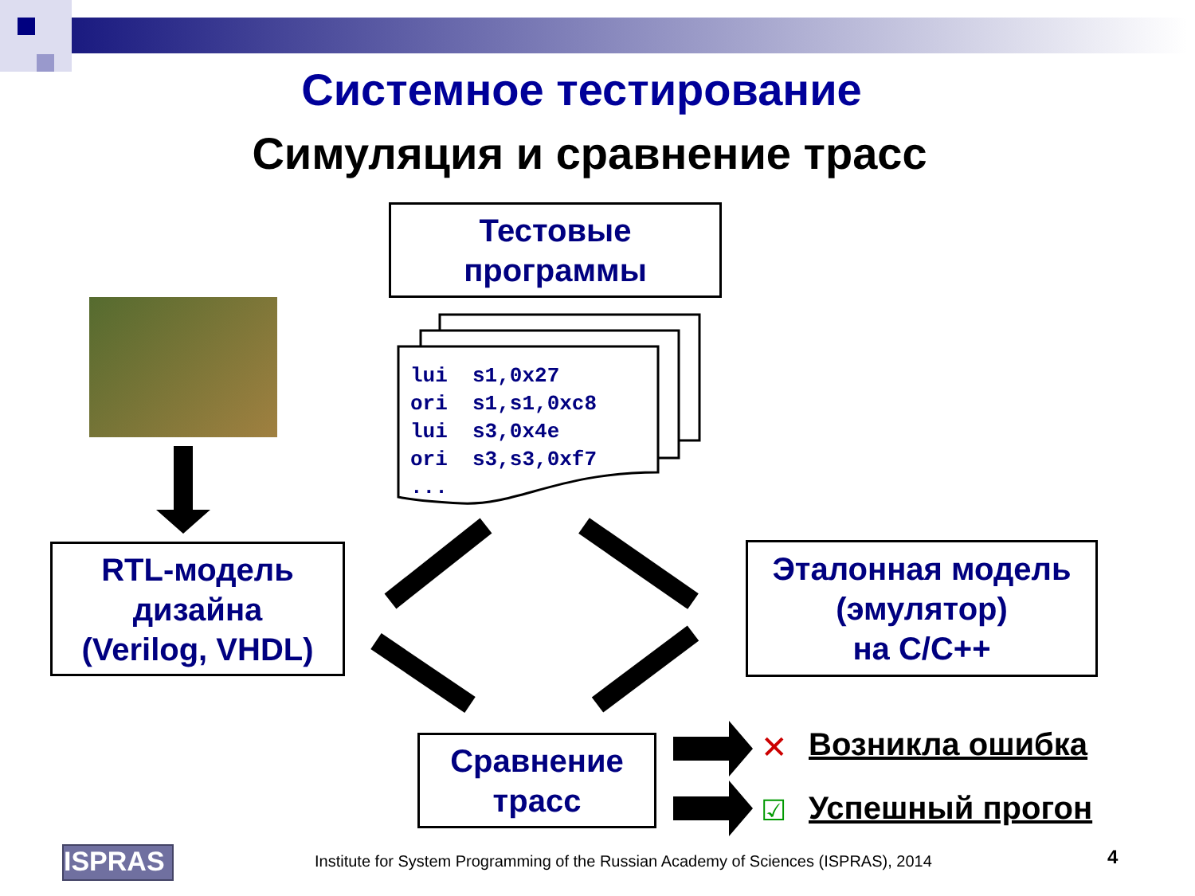Системное тестирование
Симуляция и сравнение трасс
Тестовые
программы
✕
☑
lui  s1,0x27
ori  s1,s1,0xc8
lui  s3,0x4e
ori  s3,s3,0xf7
...
RTL-модель
дизайна
(Verilog, VHDL)
Эталонная модель
(эмулятор)
на C/C++
Сравнение
трасс
Возникла ошибка
Успешный прогон
ISPRAS
Institute for System Programming of the Russian Academy of Sciences (ISPRAS), 2014
4